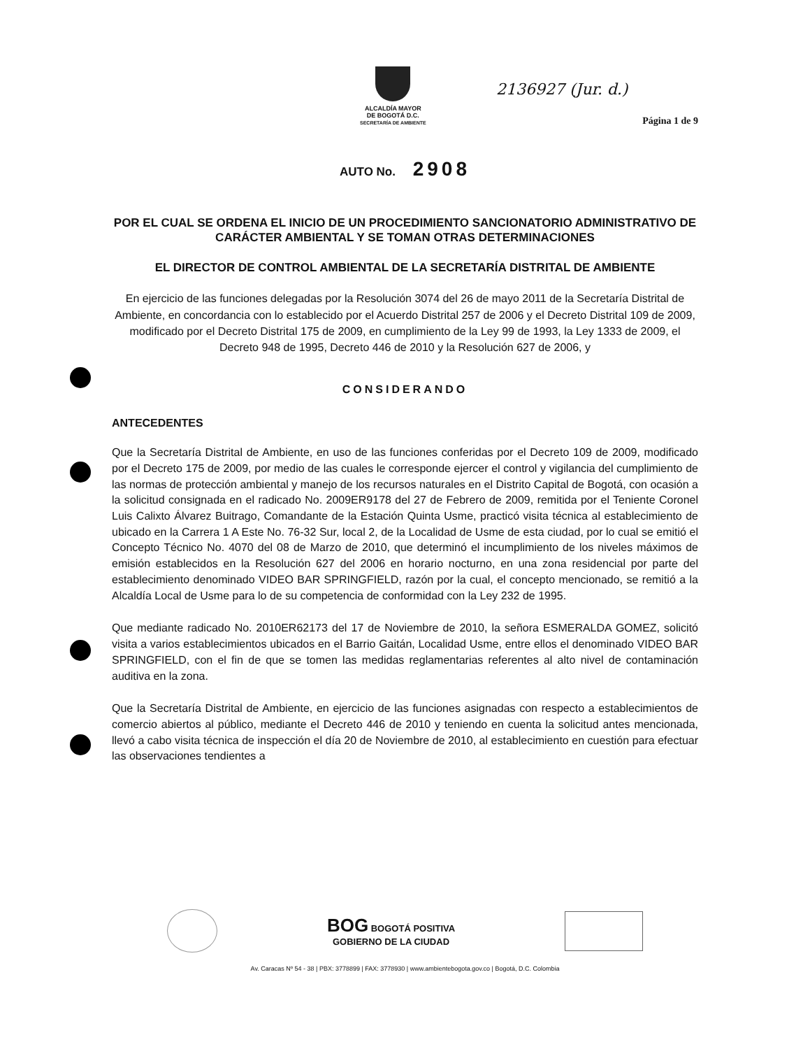2136927 (Jur. d.)
ALCALDÍA MAYOR
DE BOGOTÁ D.C.
SECRETARÍA DE AMBIENTE
Página 1 de 9
AUTO No. 2908
POR EL CUAL SE ORDENA EL INICIO DE UN PROCEDIMIENTO SANCIONATORIO ADMINISTRATIVO DE CARÁCTER AMBIENTAL Y SE TOMAN OTRAS DETERMINACIONES
EL DIRECTOR DE CONTROL AMBIENTAL DE LA SECRETARÍA DISTRITAL DE AMBIENTE
En ejercicio de las funciones delegadas por la Resolución 3074 del 26 de mayo 2011 de la Secretaría Distrital de Ambiente, en concordancia con lo establecido por el Acuerdo Distrital 257 de 2006 y el Decreto Distrital 109 de 2009, modificado por el Decreto Distrital 175 de 2009, en cumplimiento de la Ley 99 de 1993, la Ley 1333 de 2009, el Decreto 948 de 1995, Decreto 446 de 2010 y la Resolución 627 de 2006, y
CONSIDERANDO
ANTECEDENTES
Que la Secretaría Distrital de Ambiente, en uso de las funciones conferidas por el Decreto 109 de 2009, modificado por el Decreto 175 de 2009, por medio de las cuales le corresponde ejercer el control y vigilancia del cumplimiento de las normas de protección ambiental y manejo de los recursos naturales en el Distrito Capital de Bogotá, con ocasión a la solicitud consignada en el radicado No. 2009ER9178 del 27 de Febrero de 2009, remitida por el Teniente Coronel Luis Calixto Álvarez Buitrago, Comandante de la Estación Quinta Usme, practicó visita técnica al establecimiento de ubicado en la Carrera 1 A Este No. 76-32 Sur, local 2, de la Localidad de Usme de esta ciudad, por lo cual se emitió el Concepto Técnico No. 4070 del 08 de Marzo de 2010, que determinó el incumplimiento de los niveles máximos de emisión establecidos en la Resolución 627 del 2006 en horario nocturno, en una zona residencial por parte del establecimiento denominado VIDEO BAR SPRINGFIELD, razón por la cual, el concepto mencionado, se remitió a la Alcaldía Local de Usme para lo de su competencia de conformidad con la Ley 232 de 1995.
Que mediante radicado No. 2010ER62173 del 17 de Noviembre de 2010, la señora ESMERALDA GOMEZ, solicitó visita a varios establecimientos ubicados en el Barrio Gaitán, Localidad Usme, entre ellos el denominado VIDEO BAR SPRINGFIELD, con el fin de que se tomen las medidas reglamentarias referentes al alto nivel de contaminación auditiva en la zona.
Que la Secretaría Distrital de Ambiente, en ejercicio de las funciones asignadas con respecto a establecimientos de comercio abiertos al público, mediante el Decreto 446 de 2010 y teniendo en cuenta la solicitud antes mencionada, llevó a cabo visita técnica de inspección el día 20 de Noviembre de 2010, al establecimiento en cuestión para efectuar las observaciones tendientes a
BOG BOGOTÁ POSITIVA
GOBIERNO DE LA CIUDAD
Av. Caracas Nº 54 - 38 | PBX: 3778899 | FAX: 3778930 | www.ambientebogota.gov.co | Bogotá, D.C. Colombia